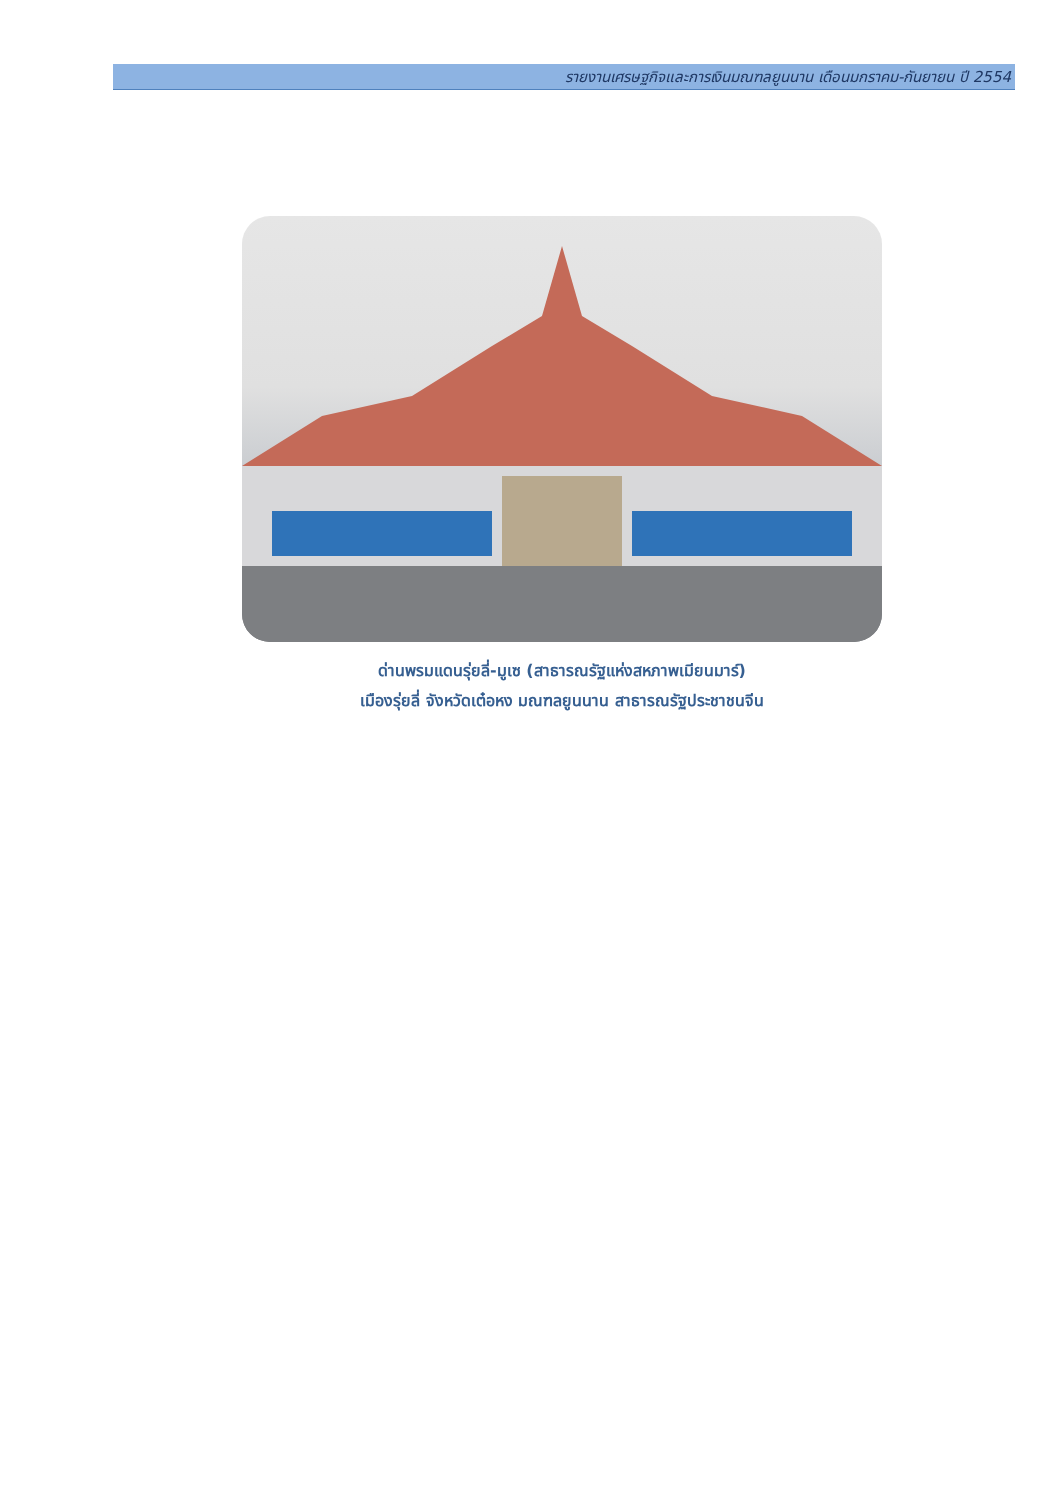รายงานเศรษฐกิจและการเงินมณฑลยูนนาน เดือนมกราคม-กันยายน ปี 2554
ด่านพรมแดนรุ่ยลี่-มูเซ (สาธารณรัฐแห่งสหภาพเมียนมาร์)
เมืองรุ่ยลี่ จังหวัดเต๋อหง มณฑลยูนนาน สาธารณรัฐประชาชนจีน